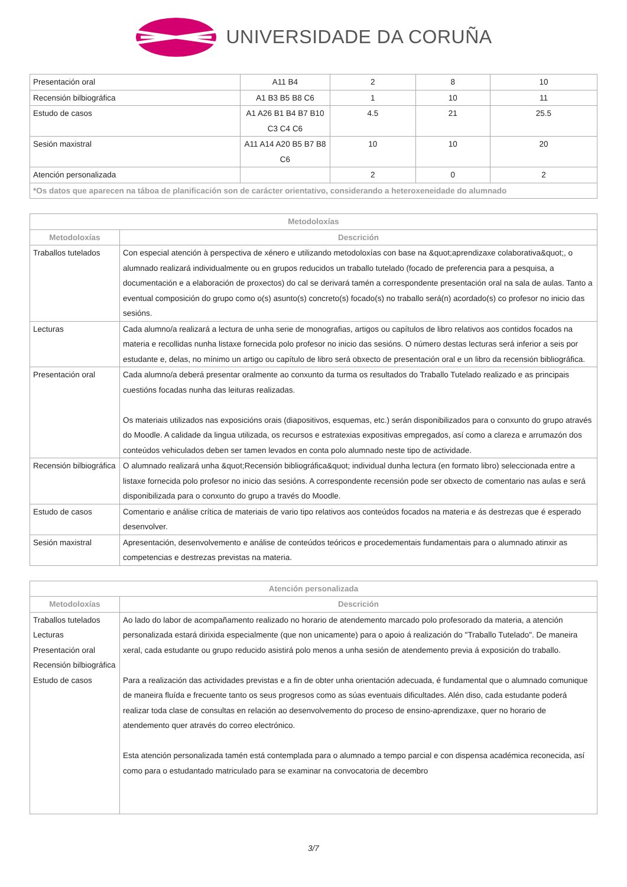UNIVERSIDADE DA CORUÑA
| Presentación oral | A11 B4 | 2 | 8 | 10 |
| Recensión bilbiográfica | A1 B3 B5 B8 C6 | 1 | 10 | 11 |
| Estudo de casos | A1 A26 B1 B4 B7 B10 C3 C4 C6 | 4.5 | 21 | 25.5 |
| Sesión maxistral | A11 A14 A20 B5 B7 B8 C6 | 10 | 10 | 20 |
| Atención personalizada | | 2 | 0 | 2 |
| *Os datos que aparecen na táboa de planificación son de carácter orientativo, considerando a heteroxeneidade do alumnado | | | | |
| Metodoloxías | |
| --- | --- |
| Metodoloxías | Descrición |
| Traballos tutelados | Con especial atención à perspectiva de xénero e utilizando metodoloxías con base na &quot;aprendizaxe colaborativa&quot;, o alumnado realizará individualmente ou en grupos reducidos un traballo tutelado (focado de preferencia para a pesquisa, a documentación e a elaboración de proxectos) do cal se derivará tamén a correspondente presentación oral na sala de aulas. Tanto a eventual composición do grupo como o(s) asunto(s) concreto(s) focado(s) no traballo será(n) acordado(s) co profesor no inicio das sesións. |
| Lecturas | Cada alumno/a realizará a lectura de unha serie de monografias, artigos ou capítulos de libro relativos aos contidos focados na materia e recollidas nunha listaxe fornecida polo profesor no inicio das sesións. O número destas lecturas será inferior a seis por estudante e, delas, no mínimo un artigo ou capítulo de libro será obxecto de presentación oral e un libro da recensión bibliográfica. |
| Presentación oral | Cada alumno/a deberá presentar oralmente ao conxunto da turma os resultados do Traballo Tutelado realizado e as principais cuestións focadas nunha das leituras realizadas. Os materiais utilizados nas exposicións orais (diapositivos, esquemas, etc.) serán disponibilizados para o conxunto do grupo através do Moodle. A calidade da lingua utilizada, os recursos e estratexias expositivas empregados, así como a clareza e arrumazón dos conteúdos vehiculados deben ser tamen levados en conta polo alumnado neste tipo de actividade. |
| Recensión bilbiográfica | O alumnado realizará unha &quot;Recensión bibliográfica&quot; individual dunha lectura (en formato libro) seleccionada entre a listaxe fornecida polo profesor no inicio das sesións. A correspondente recensión pode ser obxecto de comentario nas aulas e será disponibilizada para o conxunto do grupo a través do Moodle. |
| Estudo de casos | Comentario e análise crítica de materiais de vario tipo relativos aos conteúdos focados na materia e ás destrezas que é esperado desenvolver. |
| Sesión maxistral | Apresentación, desenvolvemento e análise de conteúdos teóricos e procedementais fundamentais para o alumnado atinxir as competencias e destrezas previstas na materia. |
| Atención personalizada | |
| --- | --- |
| Metodoloxías | Descrición |
| Traballos tutelados Lecturas Presentación oral Recensión bilbiográfica Estudo de casos | Ao lado do labor de acompañamento realizado no horario de atendemento marcado polo profesorado da materia, a atención personalizada estará dirixida especialmente (que non unicamente) para o apoio á realización do "Traballo Tutelado". De maneira xeral, cada estudante ou grupo reducido asistirá polo menos a unha sesión de atendemento previa á exposición do traballo. Para a realización das actividades previstas e a fin de obter unha orientación adecuada, é fundamental que o alumnado comunique de maneira fluída e frecuente tanto os seus progresos como as súas eventuais dificultades. Alén diso, cada estudante poderá realizar toda clase de consultas en relación ao desenvolvemento do proceso de ensino-aprendizaxe, quer no horario de atendemento quer através do correo electrónico. Esta atención personalizada tamén está contemplada para o alumnado a tempo parcial e con dispensa académica reconecida, así como para o estudantado matriculado para se examinar na convocatoria de decembro |
3/7